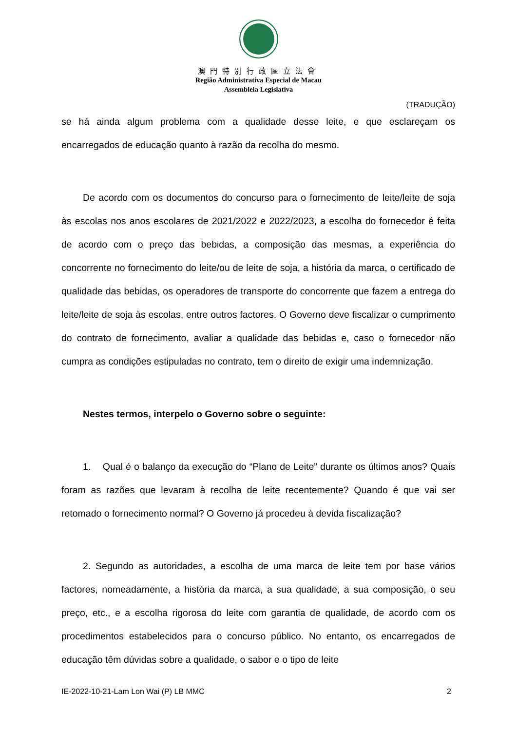澳門特別行政區立法會
Região Administrativa Especial de Macau
Assembleia Legislativa
(TRADUÇÃO)
se há ainda algum problema com a qualidade desse leite, e que esclareçam os encarregados de educação quanto à razão da recolha do mesmo.
De acordo com os documentos do concurso para o fornecimento de leite/leite de soja às escolas nos anos escolares de 2021/2022 e 2022/2023, a escolha do fornecedor é feita de acordo com o preço das bebidas, a composição das mesmas, a experiência do concorrente no fornecimento do leite/ou de leite de soja, a história da marca, o certificado de qualidade das bebidas, os operadores de transporte do concorrente que fazem a entrega do leite/leite de soja às escolas, entre outros factores. O Governo deve fiscalizar o cumprimento do contrato de fornecimento, avaliar a qualidade das bebidas e, caso o fornecedor não cumpra as condições estipuladas no contrato, tem o direito de exigir uma indemnização.
Nestes termos, interpelo o Governo sobre o seguinte:
1. Qual é o balanço da execução do “Plano de Leite” durante os últimos anos? Quais foram as razões que levaram à recolha de leite recentemente? Quando é que vai ser retomado o fornecimento normal? O Governo já procedeu à devida fiscalização?
2. Segundo as autoridades, a escolha de uma marca de leite tem por base vários factores, nomeadamente, a história da marca, a sua qualidade, a sua composição, o seu preço, etc., e a escolha rigorosa do leite com garantia de qualidade, de acordo com os procedimentos estabelecidos para o concurso público. No entanto, os encarregados de educação têm dúvidas sobre a qualidade, o sabor e o tipo de leite
IE-2022-10-21-Lam Lon Wai (P) LB MMC 2